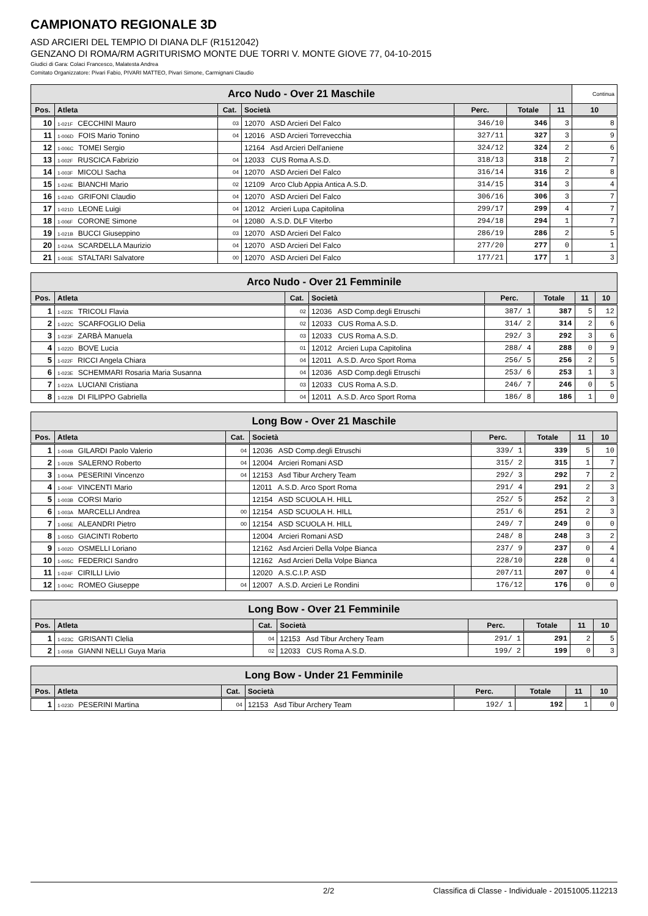CAMPIONATO REGIONALE 3D
ASD ARCIERI DEL TEMPIO DI DIANA DLF (R1512042)
GENZANO DI ROMA/RM AGRITURISMO MONTE DUE TORRI V. MONTE GIOVE 77, 04-10-2015
Giudici di Gara: Colaci Francesco, Malatesta Andrea
Comitato Organizzatore: Pivari Fabio, PIVARI MATTEO, Pivari Simone, Carmignani Claudio
| Arco Nudo - Over 21 Maschile | | | | | | | | Continua |
| --- | --- | --- | --- | --- | --- | --- | --- | --- |
| Pos. | Atleta | Cat. | Società | Perc. | Totale | 11 | 10 | |
| 10 | 1-021F CECCHINI Mauro | 03 | 12070 ASD Arcieri Del Falco | 346/10 | 346 | 3 | 8 | |
| 11 | 1-006D FOIS Mario Tonino | 04 | 12016 ASD Arcieri Torrevecchia | 327/11 | 327 | 3 | 9 | |
| 12 | 1-006C TOMEI Sergio | | 12164 Asd Arcieri Dell'aniene | 324/12 | 324 | 2 | 6 | |
| 13 | 1-002F RUSCICA Fabrizio | 04 | 12033 CUS Roma A.S.D. | 318/13 | 318 | 2 | 7 | |
| 14 | 1-003F MICOLI Sacha | 04 | 12070 ASD Arcieri Del Falco | 316/14 | 316 | 2 | 8 | |
| 15 | 1-024E BIANCHI Mario | 02 | 12109 Arco Club Appia Antica A.S.D. | 314/15 | 314 | 3 | 4 | |
| 16 | 1-024D GRIFONI Claudio | 04 | 12070 ASD Arcieri Del Falco | 306/16 | 306 | 3 | 7 | |
| 17 | 1-021D LEONE Luigi | 04 | 12012 Arcieri Lupa Capitolina | 299/17 | 299 | 4 | 7 | |
| 18 | 1-006F CORONE Simone | 04 | 12080 A.S.D. DLF Viterbo | 294/18 | 294 | 1 | 7 | |
| 19 | 1-021B BUCCI Giuseppino | 03 | 12070 ASD Arcieri Del Falco | 286/19 | 286 | 2 | 5 | |
| 20 | 1-024A SCARDELLA Maurizio | 04 | 12070 ASD Arcieri Del Falco | 277/20 | 277 | 0 | 1 | |
| 21 | 1-003E STALTARI Salvatore | 00 | 12070 ASD Arcieri Del Falco | 177/21 | 177 | 1 | 3 | |
| Arco Nudo - Over 21 Femminile | | | | | | | |
| --- | --- | --- | --- | --- | --- | --- | --- |
| Pos. | Atleta | Cat. | Società | Perc. | Totale | 11 | 10 |
| 1 | 1-022E TRICOLI Flavia | 02 | 12036 ASD Comp.degli Etruschi | 387/ 1 | 387 | 5 | 12 |
| 2 | 1-022C SCARFOGLIO Delia | 02 | 12033 CUS Roma A.S.D. | 314/ 2 | 314 | 2 | 6 |
| 3 | 1-023F ZARBÀ Manuela | 03 | 12033 CUS Roma A.S.D. | 292/ 3 | 292 | 3 | 6 |
| 4 | 1-022D BOVE Lucia | 01 | 12012 Arcieri Lupa Capitolina | 288/ 4 | 288 | 0 | 9 |
| 5 | 1-022F RICCI Angela Chiara | 04 | 12011 A.S.D. Arco Sport Roma | 256/ 5 | 256 | 2 | 5 |
| 6 | 1-023E SCHEMMARI Rosaria Maria Susanna | 04 | 12036 ASD Comp.degli Etruschi | 253/ 6 | 253 | 1 | 3 |
| 7 | 1-022A LUCIANI Cristiana | 03 | 12033 CUS Roma A.S.D. | 246/ 7 | 246 | 0 | 5 |
| 8 | 1-022B DI FILIPPO Gabriella | 04 | 12011 A.S.D. Arco Sport Roma | 186/ 8 | 186 | 1 | 0 |
| Long Bow - Over 21 Maschile | | | | | | | |
| --- | --- | --- | --- | --- | --- | --- | --- |
| Pos. | Atleta | Cat. | Società | Perc. | Totale | 11 | 10 |
| 1 | 1-004B GILARDI Paolo Valerio | 04 | 12036 ASD Comp.degli Etruschi | 339/ 1 | 339 | 5 | 10 |
| 2 | 1-002B SALERNO Roberto | 04 | 12004 Arcieri Romani ASD | 315/ 2 | 315 | 1 | 7 |
| 3 | 1-004A PESERINI Vincenzo | 04 | 12153 Asd Tibur Archery Team | 292/ 3 | 292 | 7 | 2 |
| 4 | 1-004F VINCENTI Mario | | 12011 A.S.D. Arco Sport Roma | 291/ 4 | 291 | 2 | 3 |
| 5 | 1-003B CORSI Mario | | 12154 ASD SCUOLA H. HILL | 252/ 5 | 252 | 2 | 3 |
| 6 | 1-003A MARCELLI Andrea | 00 | 12154 ASD SCUOLA H. HILL | 251/ 6 | 251 | 2 | 3 |
| 7 | 1-005E ALEANDRI Pietro | 00 | 12154 ASD SCUOLA H. HILL | 249/ 7 | 249 | 0 | 0 |
| 8 | 1-005D GIACINTI Roberto | | 12004 Arcieri Romani ASD | 248/ 8 | 248 | 3 | 2 |
| 9 | 1-002D OSMELLI Loriano | | 12162 Asd Arcieri Della Volpe Bianca | 237/ 9 | 237 | 0 | 4 |
| 10 | 1-005C FEDERICI Sandro | | 12162 Asd Arcieri Della Volpe Bianca | 228/10 | 228 | 0 | 4 |
| 11 | 1-024F CIRILLI Livio | | 12020 A.S.C.I.P. ASD | 207/11 | 207 | 0 | 4 |
| 12 | 1-004C ROMEO Giuseppe | 04 | 12007 A.S.D. Arcieri Le Rondini | 176/12 | 176 | 0 | 0 |
| Long Bow - Over 21 Femminile | | | | | | | |
| --- | --- | --- | --- | --- | --- | --- | --- |
| Pos. | Atleta | Cat. | Società | Perc. | Totale | 11 | 10 |
| 1 | 1-023C GRISANTI Clelia | 04 | 12153 Asd Tibur Archery Team | 291/ 1 | 291 | 2 | 5 |
| 2 | 1-005B GIANNI NELLI Guya Maria | 02 | 12033 CUS Roma A.S.D. | 199/ 2 | 199 | 0 | 3 |
| Long Bow - Under 21 Femminile | | | | | | | |
| --- | --- | --- | --- | --- | --- | --- | --- |
| Pos. | Atleta | Cat. | Società | Perc. | Totale | 11 | 10 |
| 1 | 1-023D PESERINI Martina | 04 | 12153 Asd Tibur Archery Team | 192/ 1 | 192 | 1 | 0 |
2/2 Classifica di Classe - Individuale - 20151005.112213